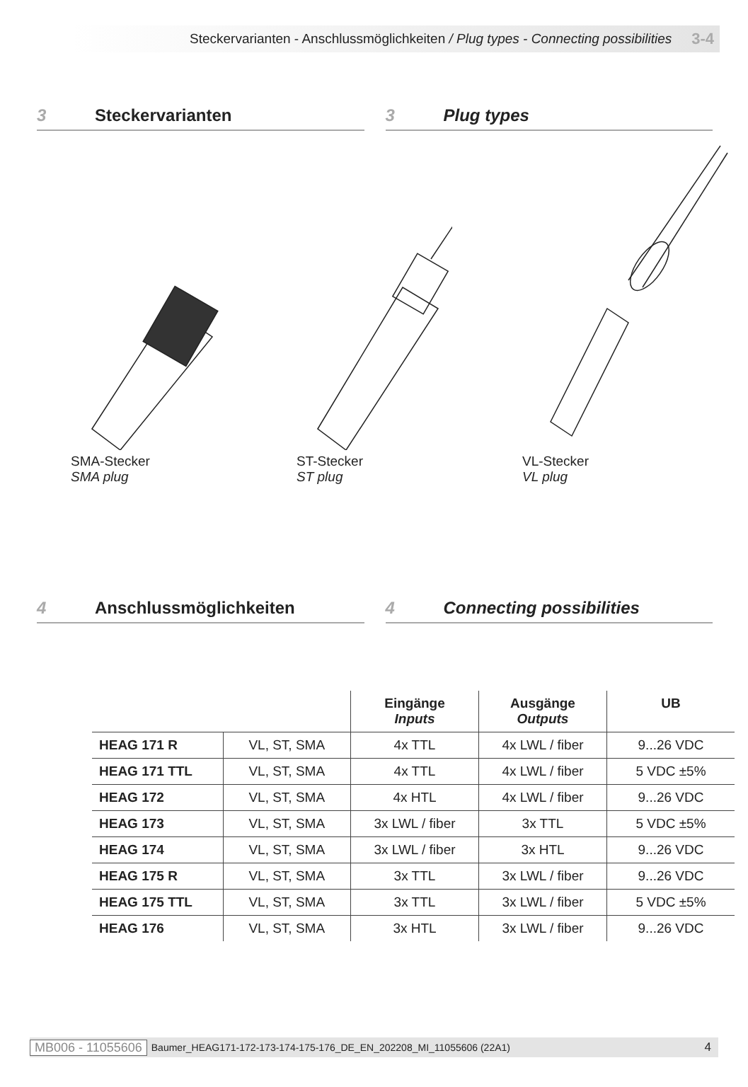Steckervarianten - Anschlussmöglichkeiten / Plug types - Connecting possibilities 3-4
3 Steckervarianten 3 Plug types
SMA-Stecker
SMA plug
ST-Stecker
ST plug
VL-Stecker
VL plug
4 Anschlussmöglichkeiten 4 Connecting possibilities
| | | Eingänge Inputs | Ausgänge Outputs | UB |
| --- | --- | --- | --- | --- |
| HEAG 171 R | VL, ST, SMA | 4x TTL | 4x LWL / fiber | 9...26 VDC |
| HEAG 171 TTL | VL, ST, SMA | 4x TTL | 4x LWL / fiber | 5 VDC ±5% |
| HEAG 172 | VL, ST, SMA | 4x HTL | 4x LWL / fiber | 9...26 VDC |
| HEAG 173 | VL, ST, SMA | 3x LWL / fiber | 3x TTL | 5 VDC ±5% |
| HEAG 174 | VL, ST, SMA | 3x LWL / fiber | 3x HTL | 9...26 VDC |
| HEAG 175 R | VL, ST, SMA | 3x TTL | 3x LWL / fiber | 9...26 VDC |
| HEAG 175 TTL | VL, ST, SMA | 3x TTL | 3x LWL / fiber | 5 VDC ±5% |
| HEAG 176 | VL, ST, SMA | 3x HTL | 3x LWL / fiber | 9...26 VDC |
MB006 - 11055606 Baumer_HEAG171-172-173-174-175-176_DE_EN_202208_MI_11055606 (22A1) 4